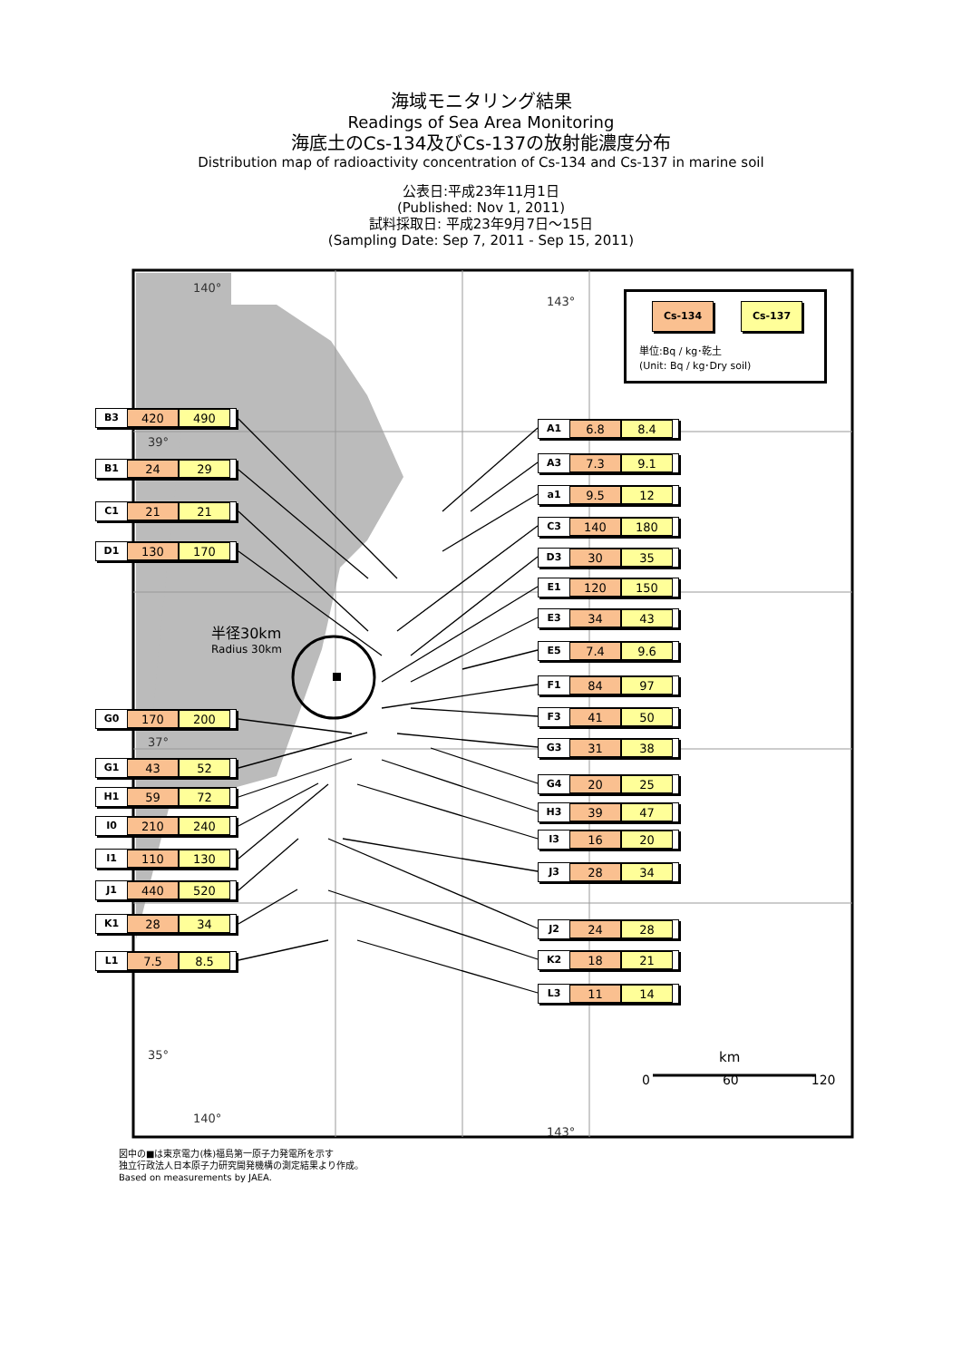海域モニタリング結果
Readings of Sea Area Monitoring
海底土のCs-134及びCs-137の放射能濃度分布
Distribution map of radioactivity concentration of Cs-134 and Cs-137 in marine soil
公表日:平成23年11月1日
(Published: Nov 1, 2011)
試料採取日: 平成23年9月7日～15日
(Sampling Date: Sep 7, 2011 - Sep 15, 2011)
B3 420 490
B1 24 29
C1 21 21
D1 130 170
G0 170 200
G1 43 52
H1 59 72
I0 210 240
I1 110 130
J1 440 520
K1 28 34
L1 7.5 8.5
140° 143°
39°
半径30km
Radius 30km
37°
35°
140° 143°
Cs-134 Cs-137
単位:Bq / kg･乾土
(Unit: Bq / kg･Dry soil)
A1 6.8 8.4
A3 7.3 9.1
a1 9.5 12
C3 140 180
D3 30 35
E1 120 150
E3 34 43
E5 7.4 9.6
F1 84 97
F3 41 50
G3 31 38
G4 20 25
H3 39 47
I3 16 20
J3 28 34
J2 24 28
K2 18 21
L3 11 14
km
0 60 120
図中の■は東京電力(株)福島第一原子力発電所を示す
独立行政法人日本原子力研究開発機構の測定結果より作成。
Based on measurements by JAEA.